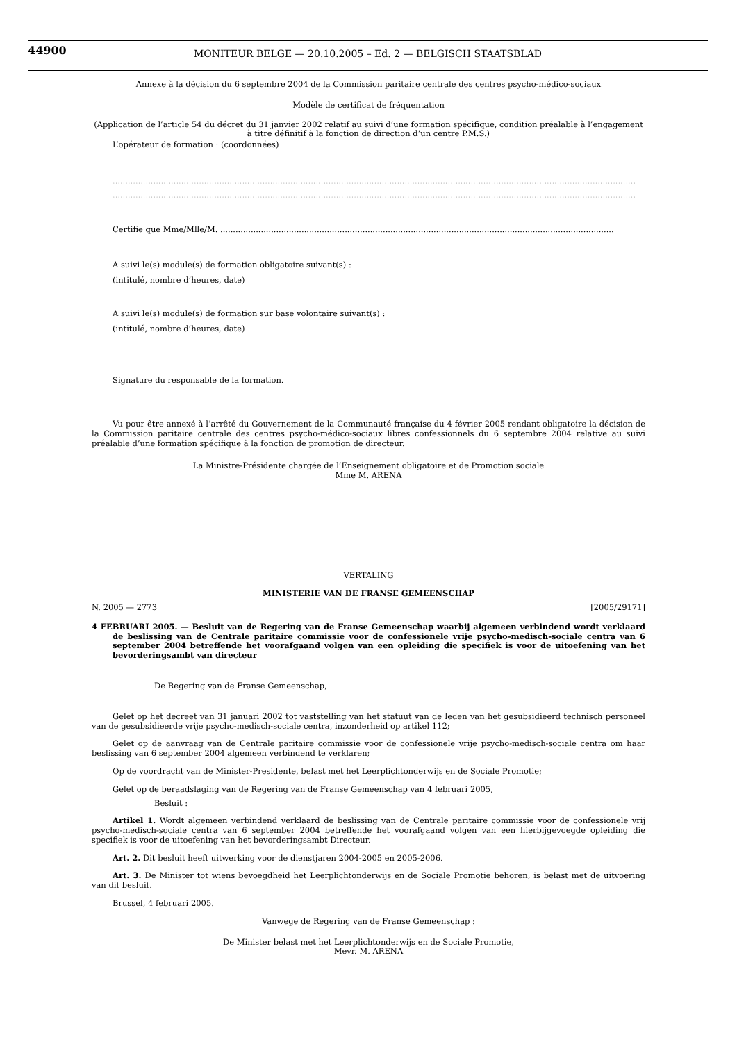44900
MONITEUR BELGE — 20.10.2005 – Ed. 2 — BELGISCH STAATSBLAD
Annexe à la décision du 6 septembre 2004 de la Commission paritaire centrale des centres psycho-médico-sociaux
Modèle de certificat de fréquentation
(Application de l’article 54 du décret du 31 janvier 2002 relatif au suivi d’une formation spécifique, condition préalable à l’engagement à titre définitif à la fonction de direction d’un centre P.M.S.)
L’opérateur de formation : (coordonnées)
..............................................................................................................................................................................................................
..............................................................................................................................................................................................................
Certifie que Mme/Mlle/M. ...........................................................................................................................................................
A suivi le(s) module(s) de formation obligatoire suivant(s) :
(intitulé, nombre d’heures, date)
A suivi le(s) module(s) de formation sur base volontaire suivant(s) :
(intitulé, nombre d’heures, date)
Signature du responsable de la formation.
Vu pour être annexé à l’arrêté du Gouvernement de la Communauté française du 4 février 2005 rendant obligatoire la décision de la Commission paritaire centrale des centres psycho-médico-sociaux libres confessionnels du 6 septembre 2004 relative au suivi préalable d’une formation spécifique à la fonction de promotion de directeur.
La Ministre-Présidente chargée de l’Enseignement obligatoire et de Promotion sociale
Mme M. ARENA
VERTALING
MINISTERIE VAN DE FRANSE GEMEENSCHAP
N. 2005 — 2773 [2005/29171]
4 FEBRUARI 2005. — Besluit van de Regering van de Franse Gemeenschap waarbij algemeen verbindend wordt verklaard de beslissing van de Centrale paritaire commissie voor de confessionele vrije psycho-medisch-sociale centra van 6 september 2004 betreffende het voorafgaand volgen van een opleiding die specifiek is voor de uitoefening van het bevorderingsambt van directeur
De Regering van de Franse Gemeenschap,
Gelet op het decreet van 31 januari 2002 tot vaststelling van het statuut van de leden van het gesubsidieerd technisch personeel van de gesubsidieerde vrije psycho-medisch-sociale centra, inzonderheid op artikel 112;
Gelet op de aanvraag van de Centrale paritaire commissie voor de confessionele vrije psycho-medisch-sociale centra om haar beslissing van 6 september 2004 algemeen verbindend te verklaren;
Op de voordracht van de Minister-Presidente, belast met het Leerplichtonderwijs en de Sociale Promotie;
Gelet op de beraadslaging van de Regering van de Franse Gemeenschap van 4 februari 2005,
Besluit :
Artikel 1. Wordt algemeen verbindend verklaard de beslissing van de Centrale paritaire commissie voor de confessionele vrij psycho-medisch-sociale centra van 6 september 2004 betreffende het voorafgaand volgen van een hierbijgevoegde opleiding die specifiek is voor de uitoefening van het bevorderingsambt Directeur.
Art. 2. Dit besluit heeft uitwerking voor de dienstjaren 2004-2005 en 2005-2006.
Art. 3. De Minister tot wiens bevoegdheid het Leerplichtonderwijs en de Sociale Promotie behoren, is belast met de uitvoering van dit besluit.
Brussel, 4 februari 2005.
Vanwege de Regering van de Franse Gemeenschap :
De Minister belast met het Leerplichtonderwijs en de Sociale Promotie,
Mevr. M. ARENA